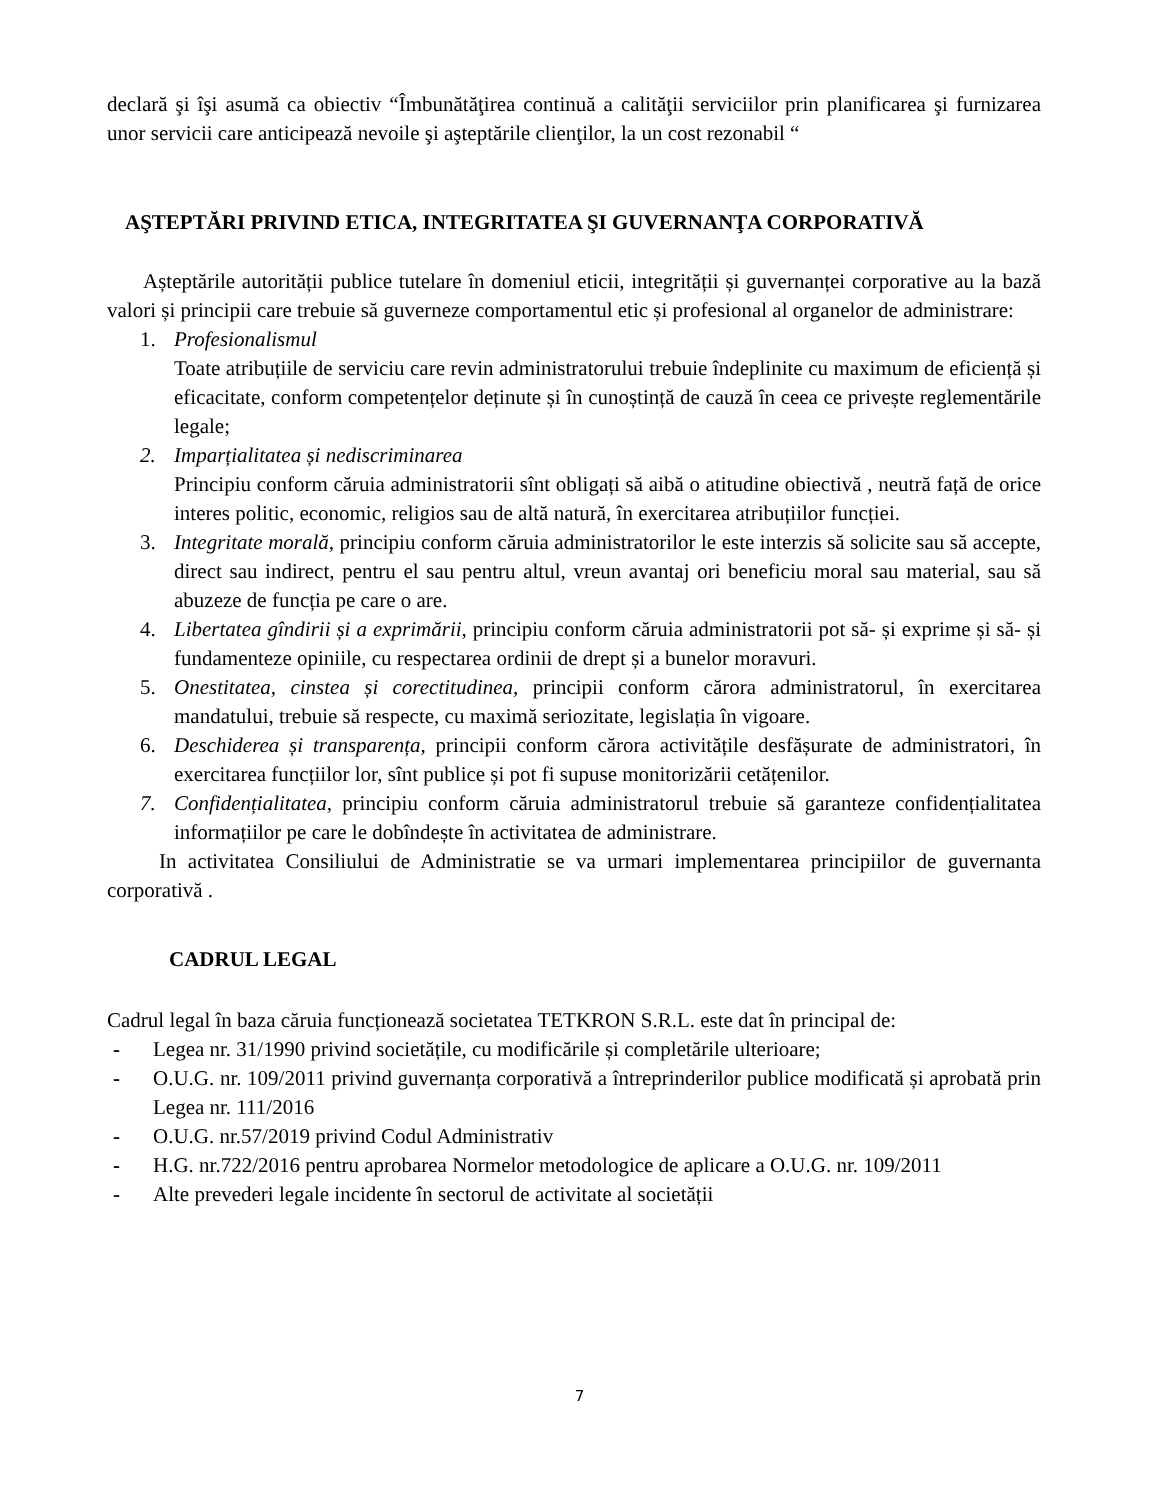declară şi îşi asumă ca obiectiv “Îmbunătăţirea continuă a calităţii serviciilor prin planificarea şi furnizarea unor servicii care anticipează nevoile şi aşteptările clienţilor, la un cost rezonabil “
AŞTEPTĂRI PRIVIND ETICA, INTEGRITATEA ŞI GUVERNANŢA CORPORATIVĂ
Așteptările autorității publice tutelare în domeniul eticii, integrității și guvernanței corporative au la bază valori și principii care trebuie să guverneze comportamentul etic și profesional al organelor de administrare:
1. Profesionalismul
Toate atribuțiile de serviciu care revin administratorului trebuie îndeplinite cu maximum de eficiență și eficacitate, conform competențelor deținute și în cunoștință de cauză în ceea ce privește reglementările legale;
2. Imparțialitatea și nediscriminarea
Principiu conform căruia administratorii sînt obligați să aibă o atitudine obiectivă , neutră față de orice interes politic, economic, religios sau de altă natură, în exercitarea atribuțiilor funcției.
3. Integritate morală, principiu conform căruia administratorilor le este interzis să solicite sau să accepte, direct sau indirect, pentru el sau pentru altul, vreun avantaj ori beneficiu moral sau material, sau să abuzeze de funcția pe care o are.
4. Libertatea gîndirii și a exprimării, principiu conform căruia administratorii pot să- și exprime și să- și fundamenteze opiniile, cu respectarea ordinii de drept și a bunelor moravuri.
5. Onestitatea, cinstea și corectitudinea, principii conform cărora administratorul, în exercitarea mandatului, trebuie să respecte, cu maximă seriozitate, legislația în vigoare.
6. Deschiderea și transparența, principii conform cărora activitățile desfășurate de administratori, în exercitarea funcțiilor lor, sînt publice și pot fi supuse monitorizării cetățenilor.
7. Confidențialitatea, principiu conform căruia administratorul trebuie să garanteze confidențialitatea informațiilor pe care le dobîndește în activitatea de administrare.
In activitatea Consiliului de Administratie se va urmari implementarea principiilor de guvernanta corporativă .
CADRUL LEGAL
Cadrul legal în baza căruia funcționează societatea TETKRON S.R.L. este dat în principal de:
- Legea nr. 31/1990 privind societățile, cu modificările și completările ulterioare;
- O.U.G. nr. 109/2011 privind guvernanța corporativă a întreprinderilor publice modificată și aprobată prin Legea nr. 111/2016
- O.U.G. nr.57/2019 privind Codul Administrativ
- H.G. nr.722/2016 pentru aprobarea Normelor metodologice de aplicare a O.U.G. nr. 109/2011
- Alte prevederi legale incidente în sectorul de activitate al societății
7